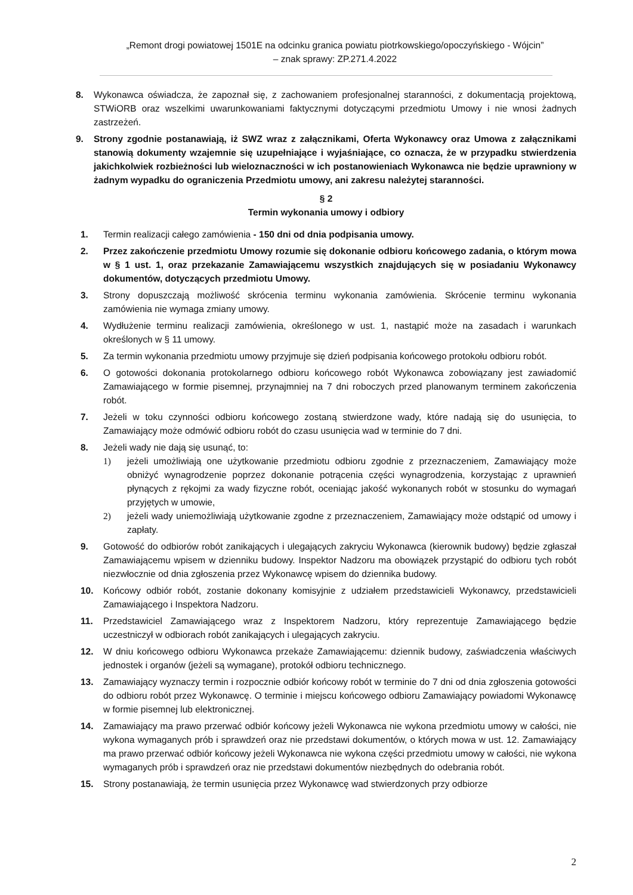„Remont drogi powiatowej 1501E na odcinku granica powiatu piotrkowskiego/opoczyńskiego - Wójcin”
– znak sprawy: ZP.271.4.2022
8. Wykonawca oświadcza, że zapoznał się, z zachowaniem profesjonalnej staranności, z dokumentacją projektową, STWiORB oraz wszelkimi uwarunkowaniami faktycznymi dotyczącymi przedmiotu Umowy i nie wnosi żadnych zastrzeżeń.
9. Strony zgodnie postanawiają, iż SWZ wraz z załącznikami, Oferta Wykonawcy oraz Umowa z załącznikami stanowią dokumenty wzajemnie się uzupełniające i wyjaśniające, co oznacza, że w przypadku stwierdzenia jakichkolwiek rozbieżności lub wieloznaczności w ich postanowieniach Wykonawca nie będzie uprawniony w żadnym wypadku do ograniczenia Przedmiotu umowy, ani zakresu należytej staranności.
§ 2
Termin wykonania umowy i odbiory
1. Termin realizacji całego zamówienia - 150 dni od dnia podpisania umowy.
2. Przez zakończenie przedmiotu Umowy rozumie się dokonanie odbioru końcowego zadania, o którym mowa w § 1 ust. 1, oraz przekazanie Zamawiającemu wszystkich znajdujących się w posiadaniu Wykonawcy dokumentów, dotyczących przedmiotu Umowy.
3. Strony dopuszczają możliwość skrócenia terminu wykonania zamówienia. Skrócenie terminu wykonania zamówienia nie wymaga zmiany umowy.
4. Wydłużenie terminu realizacji zamówienia, określonego w ust. 1, nastąpić może na zasadach i warunkach określonych w § 11 umowy.
5. Za termin wykonania przedmiotu umowy przyjmuje się dzień podpisania końcowego protokołu odbioru robót.
6. O gotowości dokonania protokolarnego odbioru końcowego robót Wykonawca zobowiązany jest zawiadomić Zamawiającego w formie pisemnej, przynajmniej na 7 dni roboczych przed planowanym terminem zakończenia robót.
7. Jeżeli w toku czynności odbioru końcowego zostaną stwierdzone wady, które nadają się do usunięcia, to Zamawiający może odmówić odbioru robót do czasu usunięcia wad w terminie do 7 dni.
8. Jeżeli wady nie dają się usunąć, to:
1) jeżeli umożliwiają one użytkowanie przedmiotu odbioru zgodnie z przeznaczeniem, Zamawiający może obniżyć wynagrodzenie poprzez dokonanie potrącenia części wynagrodzenia, korzystając z uprawnień płynących z rękojmi za wady fizyczne robót, oceniając jakość wykonanych robót w stosunku do wymagań przyjętych w umowie,
2) jeżeli wady uniemożliwiają użytkowanie zgodne z przeznaczeniem, Zamawiający może odstąpić od umowy i zapłaty.
9. Gotowość do odbiorów robót zanikających i ulegających zakryciu Wykonawca (kierownik budowy) będzie zgłaszał Zamawiającemu wpisem w dzienniku budowy. Inspektor Nadzoru ma obowiązek przystąpić do odbioru tych robót niezwłocznie od dnia zgłoszenia przez Wykonawcę wpisem do dziennika budowy.
10. Końcowy odbiór robót, zostanie dokonany komisyjnie z udziałem przedstawicieli Wykonawcy, przedstawicieli Zamawiającego i Inspektora Nadzoru.
11. Przedstawiciel Zamawiającego wraz z Inspektorem Nadzoru, który reprezentuje Zamawiającego będzie uczestniczył w odbiorach robót zanikających i ulegających zakryciu.
12. W dniu końcowego odbioru Wykonawca przekaże Zamawiającemu: dziennik budowy, zaświadczenia właściwych jednostek i organów (jeżeli są wymagane), protokół odbioru technicznego.
13. Zamawiający wyznaczy termin i rozpocznie odbiór końcowy robót w terminie do 7 dni od dnia zgłoszenia gotowości do odbioru robót przez Wykonawcę. O terminie i miejscu końcowego odbioru Zamawiający powiadomi Wykonawcę w formie pisemnej lub elektronicznej.
14. Zamawiający ma prawo przerwać odbiór końcowy jeżeli Wykonawca nie wykona przedmiotu umowy w całości, nie wykona wymaganych prób i sprawdzeń oraz nie przedstawi dokumentów, o których mowa w ust. 12. Zamawiający ma prawo przerwać odbiór końcowy jeżeli Wykonawca nie wykona części przedmiotu umowy w całości, nie wykona wymaganych prób i sprawdzeń oraz nie przedstawi dokumentów niezbędnych do odebrania robót.
15. Strony postanawiają, że termin usunięcia przez Wykonawcę wad stwierdzonych przy odbiorze
2